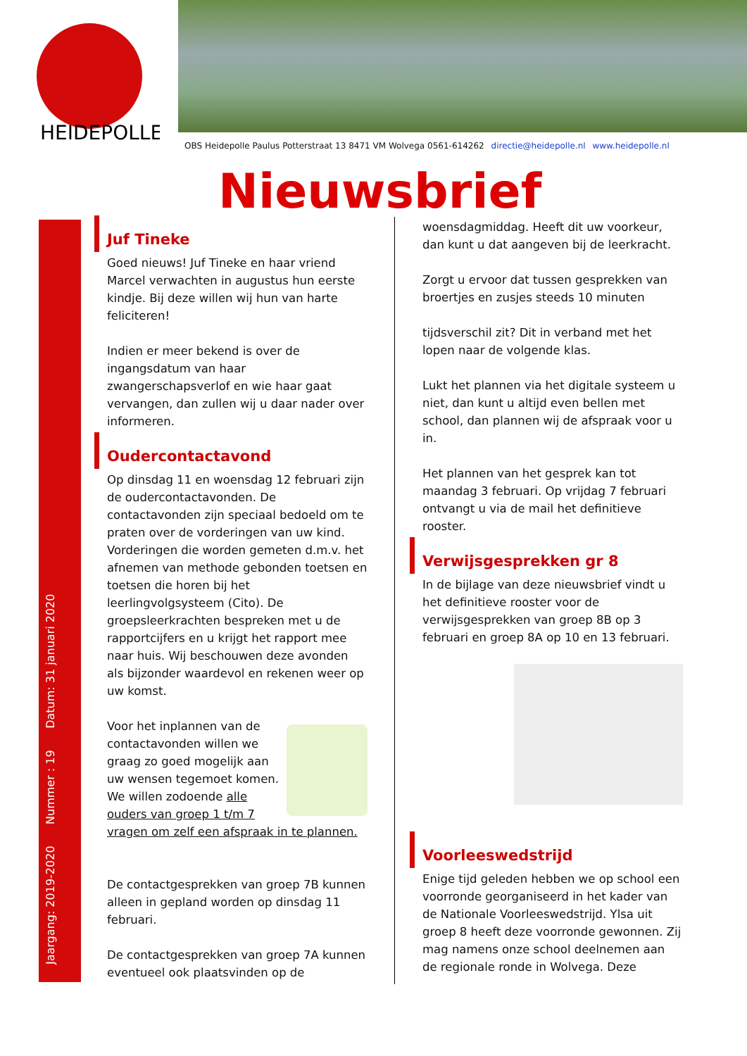HEIDEPOLLE
OBS Heidepolle Paulus Potterstraat 13 8471 VM Wolvega 0561-614262 directie@heidepolle.nl www.heidepolle.nl
Nieuwsbrief
Jaargang: 2019-2020 Nummer : 19 Datum: 31 januari 2020
Juf Tineke
Goed nieuws! Juf Tineke en haar vriend Marcel verwachten in augustus hun eerste kindje. Bij deze willen wij hun van harte feliciteren!
Indien er meer bekend is over de ingangsdatum van haar zwangerschapsverlof en wie haar gaat vervangen, dan zullen wij u daar nader over informeren.
Oudercontactavond
Op dinsdag 11 en woensdag 12 februari zijn de oudercontactavonden. De contactavonden zijn speciaal bedoeld om te praten over de vorderingen van uw kind. Vorderingen die worden gemeten d.m.v. het afnemen van methode gebonden toetsen en toetsen die horen bij het leerlingvolgsysteem (Cito). De groepsleerkrachten bespreken met u de rapportcijfers en u krijgt het rapport mee naar huis. Wij beschouwen deze avonden als bijzonder waardevol en rekenen weer op uw komst.
Voor het inplannen van de contactavonden willen we graag zo goed mogelijk aan uw wensen tegemoet komen. We willen zodoende alle ouders van groep 1 t/m 7 vragen om zelf een afspraak in te plannen.
De contactgesprekken van groep 7B kunnen alleen in gepland worden op dinsdag 11 februari.
De contactgesprekken van groep 7A kunnen eventueel ook plaatsvinden op de
woensdagmiddag. Heeft dit uw voorkeur, dan kunt u dat aangeven bij de leerkracht.
Zorgt u ervoor dat tussen gesprekken van broertjes en zusjes steeds 10 minuten
tijdsverschil zit? Dit in verband met het lopen naar de volgende klas.
Lukt het plannen via het digitale systeem u niet, dan kunt u altijd even bellen met school, dan plannen wij de afspraak voor u in.
Het plannen van het gesprek kan tot maandag 3 februari. Op vrijdag 7 februari ontvangt u via de mail het definitieve rooster.
Verwijsgesprekken gr 8
In de bijlage van deze nieuwsbrief vindt u het definitieve rooster voor de verwijsgesprekken van groep 8B op 3 februari en groep 8A op 10 en 13 februari.
Voorleeswedstrijd
Enige tijd geleden hebben we op school een voorronde georganiseerd in het kader van de Nationale Voorleeswedstrijd. Ylsa uit groep 8 heeft deze voorronde gewonnen. Zij mag namens onze school deelnemen aan de regionale ronde in Wolvega. Deze